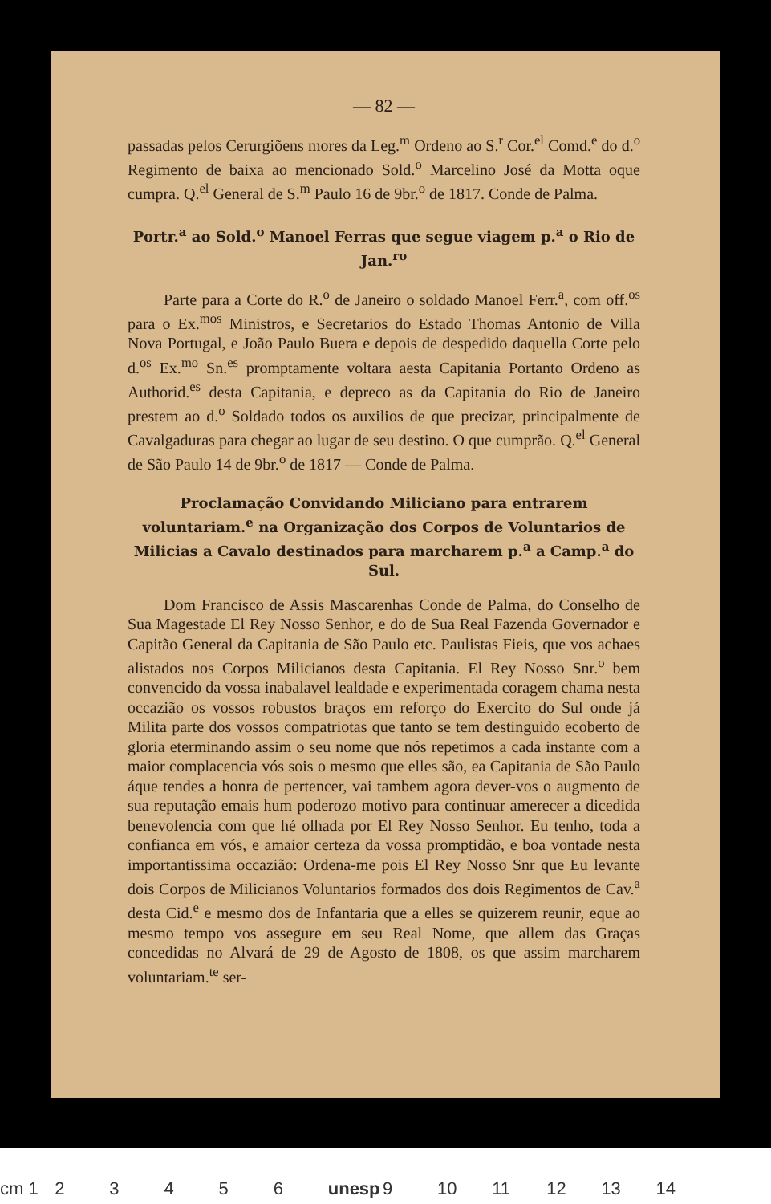— 82 —
passadas pelos Cerurgiõens mores da Leg.<sup>m</sup> Ordeno ao S.<sup>r</sup> Cor.<sup>el</sup> Comd.<sup>e</sup> do d.<sup>o</sup> Regimento de baixa ao mencionado Sold.<sup>o</sup> Marcelino José da Motta oque cumpra. Q.<sup>el</sup> General de S.<sup>m</sup> Paulo 16 de 9br.<sup>o</sup> de 1817. Conde de Palma.
Portr.<sup>a</sup> ao Sold.<sup>o</sup> Manoel Ferras que segue viagem p.<sup>a</sup> o Rio de Jan.<sup>ro</sup>
Parte para a Corte do R.<sup>o</sup> de Janeiro o soldado Manoel Ferr.<sup>a</sup>, com off.<sup>os</sup> para o Ex.<sup>mos</sup> Ministros, e Secretarios do Estado Thomas Antonio de Villa Nova Portugal, e João Paulo Buera e depois de despedido daquella Corte pelo d.<sup>os</sup> Ex.<sup>mo</sup> Sn.<sup>es</sup> promptamente voltara aesta Capitania Portanto Ordeno as Authorid.<sup>es</sup> desta Capitania, e depreco as da Capitania do Rio de Janeiro prestem ao d.<sup>o</sup> Soldado todos os auxilios de que precizar, principalmente de Cavalgaduras para chegar ao lugar de seu destino. O que cumprão. Q.<sup>el</sup> General de São Paulo 14 de 9br.<sup>o</sup> de 1817 — Conde de Palma.
Proclamação Convidando Miliciano para entrarem voluntariam.<sup>e</sup> na Organização dos Corpos de Voluntarios de Milicias a Cavalo destinados para marcharem p.<sup>a</sup> a Camp.<sup>a</sup> do Sul.
Dom Francisco de Assis Mascarenhas Conde de Palma, do Conselho de Sua Magestade El Rey Nosso Senhor, e do de Sua Real Fazenda Governador e Capitão General da Capitania de São Paulo etc. Paulistas Fieis, que vos achaes alistados nos Corpos Milicianos desta Capitania. El Rey Nosso Snr.<sup>o</sup> bem convencido da vossa inabalavel lealdade e experimentada coragem chama nesta occazião os vossos robustos braços em reforço do Exercito do Sul onde já Milita parte dos vossos compatriotas que tanto se tem destinguido ecoberto de gloria eterminando assim o seu nome que nós repetimos a cada instante com a maior complacencia vós sois o mesmo que elles são, ea Capitania de São Paulo áque tendes a honra de pertencer, vai tambem agora dever-vos o augmento de sua reputação emais hum poderozo motivo para continuar amerecer a dicedida benevolencia com que hé olhada por El Rey Nosso Senhor. Eu tenho, toda a confianca em vós, e amaior certeza da vossa promptidão, e boa vontade nesta importantissima occazião: Ordena-me pois El Rey Nosso Snr que Eu levante dois Corpos de Milicianos Voluntarios formados dos dois Regimentos de Cav.<sup>a</sup> desta Cid.<sup>e</sup> e mesmo dos de Infantaria que a elles se quizerem reunir, eque ao mesmo tempo vos assegure em seu Real Nome, que allem das Graças concedidas no Alvará de 29 de Agosto de 1808, os que assim marcharem voluntariam.<sup>te</sup> ser-
cm 1 2 3 4 5 6 unesp 9 10 11 12 13 14